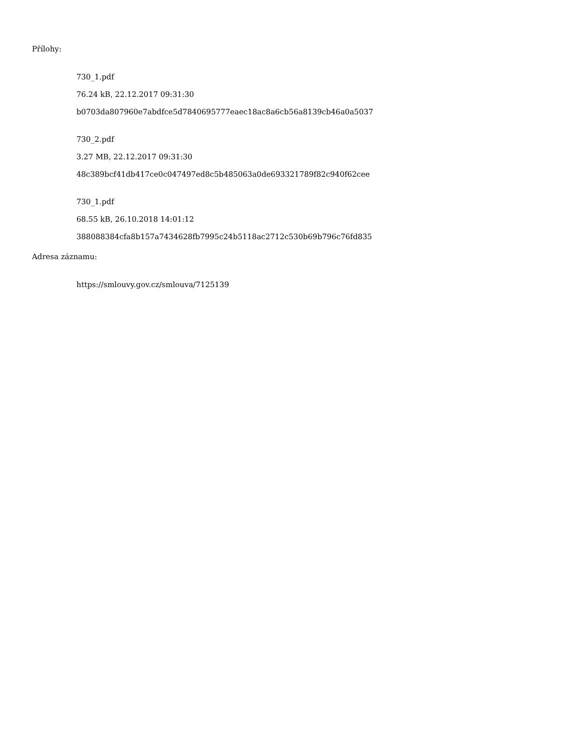Přílohy:
730_1.pdf
76.24 kB, 22.12.2017 09:31:30
b0703da807960e7abdfce5d7840695777eaec18ac8a6cb56a8139cb46a0a5037
730_2.pdf
3.27 MB, 22.12.2017 09:31:30
48c389bcf41db417ce0c047497ed8c5b485063a0de693321789f82c940f62cee
730_1.pdf
68.55 kB, 26.10.2018 14:01:12
388088384cfa8b157a7434628fb7995c24b5118ac2712c530b69b796c76fd835
Adresa záznamu:
https://smlouvy.gov.cz/smlouva/7125139